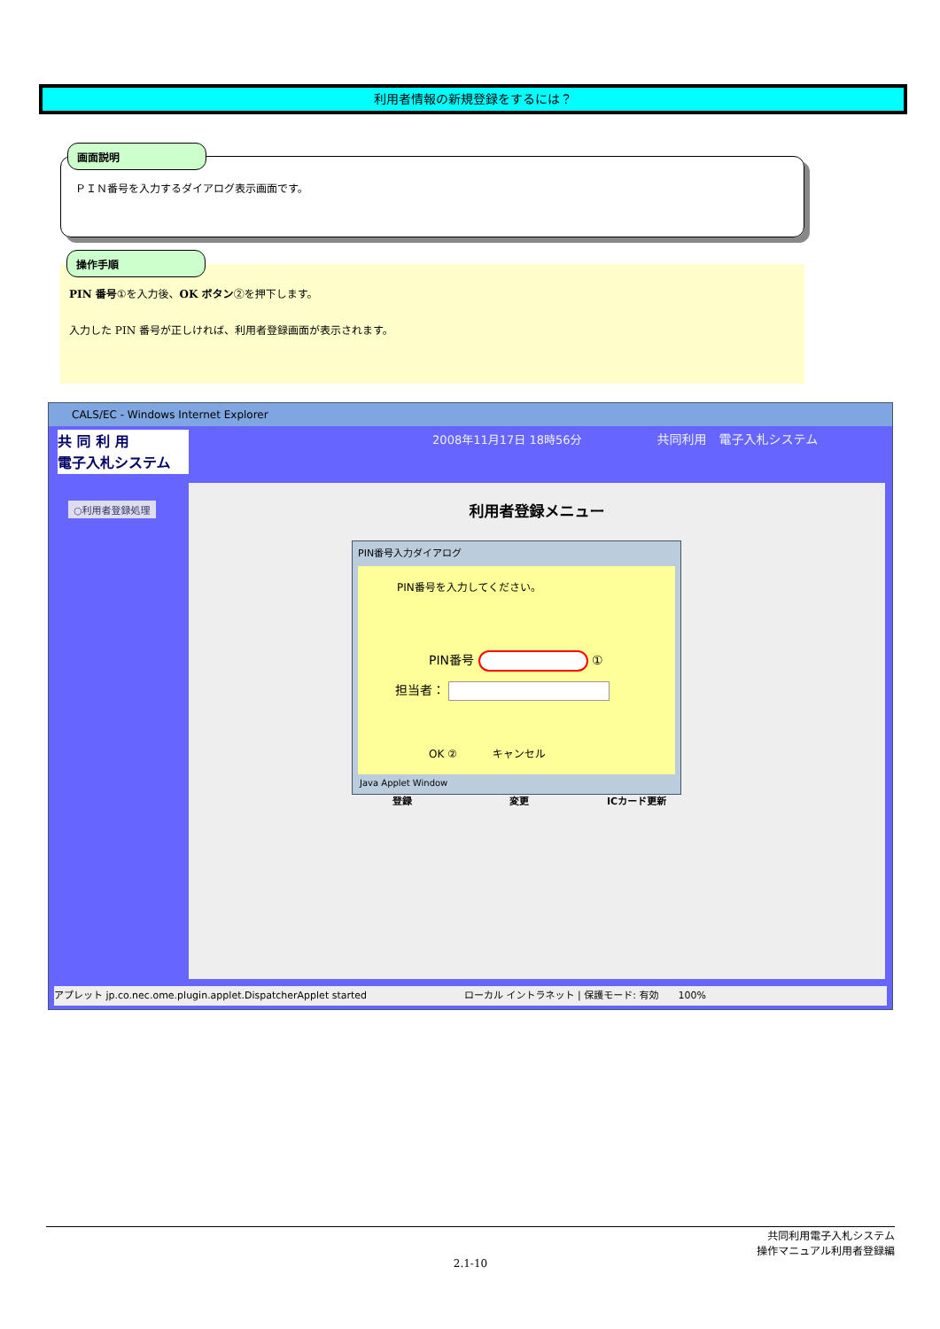利用者情報の新規登録をするには？
ＰＩＮ番号を入力するダイアログ表示画面です。
画面説明
PIN 番号①を入力後、OK ボタン②を押下します。
入力した PIN 番号が正しければ、利用者登録画面が表示されます。
操作手順
CALS/EC - Windows Internet Explorer
共 同 利 用
電子入札システム
2008年11月17日 18時56分 共同利用　電子入札システム
○利用者登録処理
利用者登録メニュー
登録　　　　　　　　　　変更　　　　　　　　ICカード更新
PIN番号入力ダイアログ
PIN番号を入力してください。
PIN番号 ①
担当者：
OK ② 　　　キャンセル
Java Applet Window
アプレット jp.co.nec.ome.plugin.applet.DispatcherApplet started　　　　　　　　　　ローカル イントラネット | 保護モード: 有効　　100%
共同利用電子入札システム
操作マニュアル利用者登録編
2.1-10